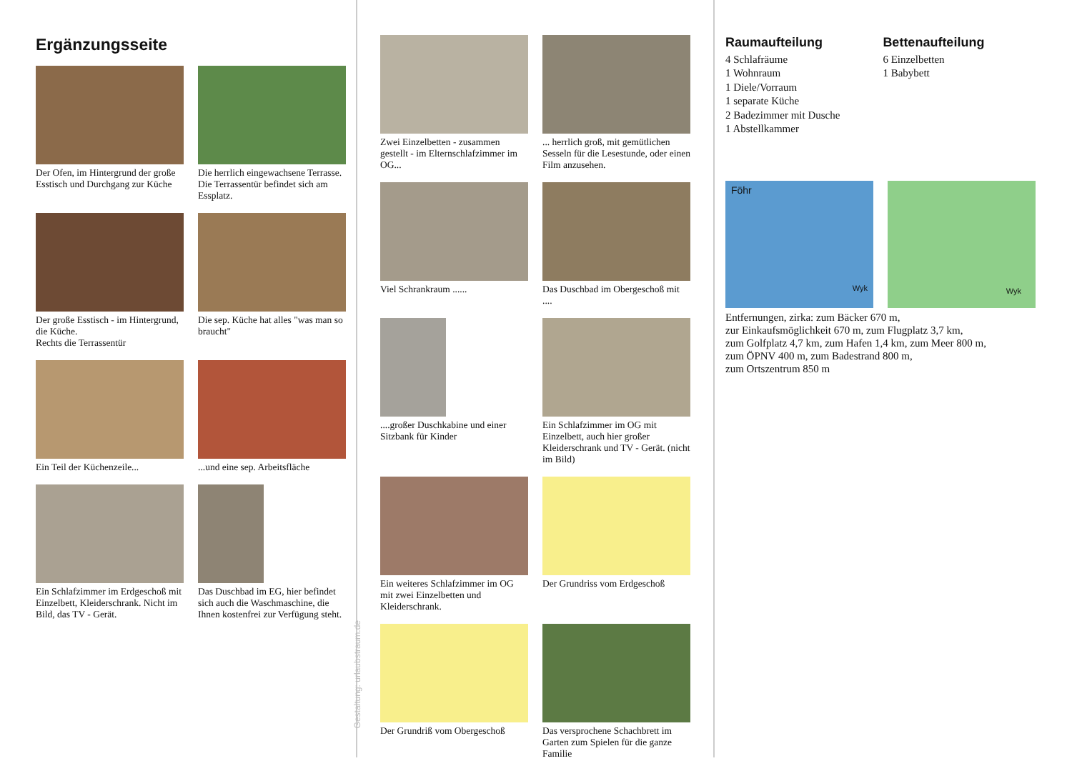Ergänzungsseite
Der Ofen, im Hintergrund der große Esstisch und Durchgang zur Küche
Die herrlich eingewachsene Terrasse.
Die Terrassentür befindet sich am Essplatz.
Der große Esstisch - im Hintergrund, die Küche.
Rechts die Terrassentür
Die sep. Küche hat alles "was man so braucht"
Ein Teil der Küchenzeile...
...und eine sep. Arbeitsfläche
Ein Schlafzimmer im Erdgeschoß mit Einzelbett, Kleiderschrank. Nicht im Bild, das TV - Gerät.
Das Duschbad im EG, hier befindet sich auch die Waschmaschine, die Ihnen kostenfrei zur Verfügung steht.
Gestaltung: urlaubstraum.de
Zwei Einzelbetten - zusammen gestellt - im Elternschlafzimmer im OG...
... herrlich groß, mit gemütlichen Sesseln für die Lesestunde, oder einen Film anzusehen.
Viel Schrankraum ......
Das Duschbad im Obergeschoß mit ....
....großer Duschkabine und einer Sitzbank für Kinder
Ein Schlafzimmer im OG mit Einzelbett, auch hier großer Kleiderschrank und TV - Gerät. (nicht im Bild)
Ein weiteres Schlafzimmer im OG mit zwei Einzelbetten und Kleiderschrank.
Der Grundriss vom Erdgeschoß
Der Grundriß vom Obergeschoß
Das versprochene Schachbrett im Garten zum Spielen für die ganze Familie
Raumaufteilung
4 Schlafräume
1 Wohnraum
1 Diele/Vorraum
1 separate Küche
2 Badezimmer mit Dusche
1 Abstellkammer
Bettenaufteilung
6 Einzelbetten
1 Babybett
Föhr
Wyk
Wyk
Entfernungen, zirka: zum Bäcker 670 m,
zur Einkaufsmöglichkeit 670 m, zum Flugplatz 3,7 km,
zum Golfplatz 4,7 km, zum Hafen 1,4 km, zum Meer 800 m,
zum ÖPNV 400 m, zum Badestrand 800 m,
zum Ortszentrum 850 m